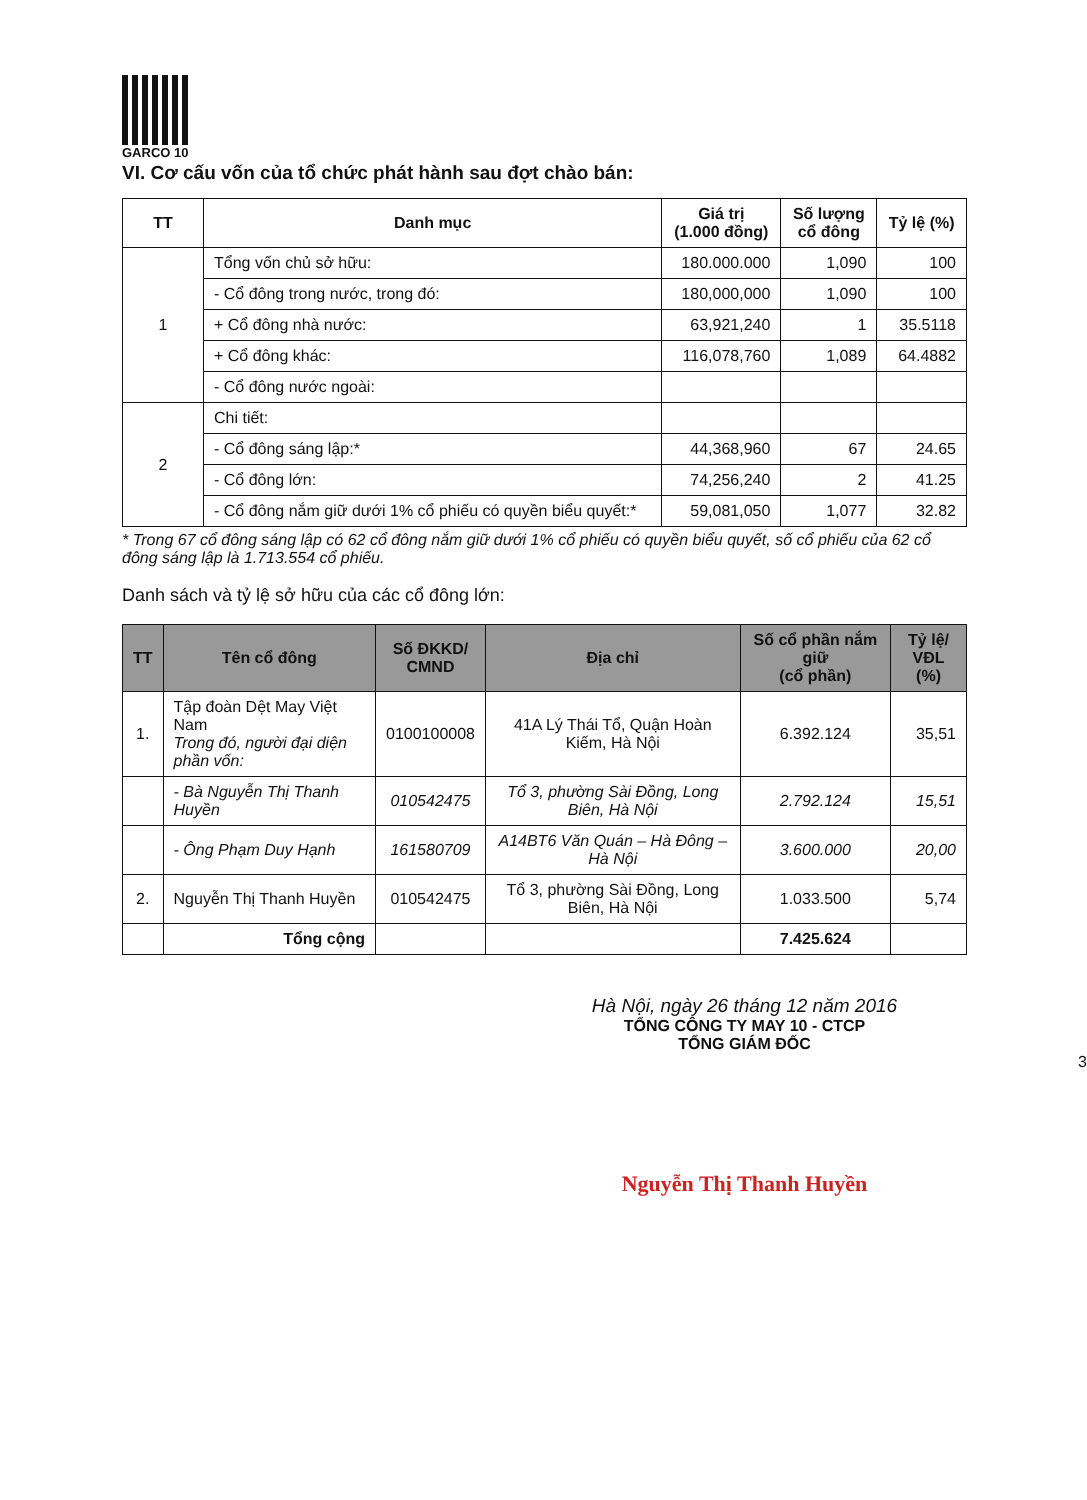GARCO 10
VI. Cơ cấu vốn của tổ chức phát hành sau đợt chào bán:
| TT | Danh mục | Giá trị (1.000 đồng) | Số lượng cổ đông | Tỷ lệ (%) |
| --- | --- | --- | --- | --- |
| 1 | Tổng vốn chủ sở hữu: | 180.000.000 | 1,090 | 100 |
| | - Cổ đông trong nước, trong đó: | 180,000,000 | 1,090 | 100 |
| | + Cổ đông nhà nước: | 63,921,240 | 1 | 35.5118 |
| | + Cổ đông khác: | 116,078,760 | 1,089 | 64.4882 |
| | - Cổ đông nước ngoài: | | | |
| 2 | Chi tiết: | | | |
| | - Cổ đông sáng lập:* | 44,368,960 | 67 | 24.65 |
| | - Cổ đông lớn: | 74,256,240 | 2 | 41.25 |
| | - Cổ đông nắm giữ dưới 1% cổ phiếu có quyền biểu quyết:* | 59,081,050 | 1,077 | 32.82 |
* Trong 67 cổ đông sáng lập có 62 cổ đông nắm giữ dưới 1% cổ phiếu có quyền biểu quyết, số cổ phiếu của 62 cổ đông sáng lập là 1.713.554 cổ phiếu.
Danh sách và tỷ lệ sở hữu của các cổ đông lớn:
| TT | Tên cổ đông | Số ĐKKD/ CMND | Địa chỉ | Số cổ phần nắm giữ (cổ phần) | Tỷ lệ/ VĐL (%) |
| --- | --- | --- | --- | --- | --- |
| 1. | Tập đoàn Dệt May Việt Nam Trong đó, người đại diện phần vốn: | 0100100008 | 41A Lý Thái Tổ, Quận Hoàn Kiếm, Hà Nội | 6.392.124 | 35,51 |
| | - Bà Nguyễn Thị Thanh Huyền | 010542475 | Tổ 3, phường Sài Đồng, Long Biên, Hà Nội | 2.792.124 | 15,51 |
| | - Ông Phạm Duy Hạnh | 161580709 | A14BT6 Văn Quán – Hà Đông – Hà Nội | 3.600.000 | 20,00 |
| 2. | Nguyễn Thị Thanh Huyền | 010542475 | Tổ 3, phường Sài Đồng, Long Biên, Hà Nội | 1.033.500 | 5,74 |
| | Tổng cộng | | | 7.425.624 | |
Hà Nội, ngày 26 tháng 12 năm 2016
TỔNG CÔNG TY MAY 10 - CTCP
TỔNG GIÁM ĐỐC
3
Nguyễn Thị Thanh Huyền